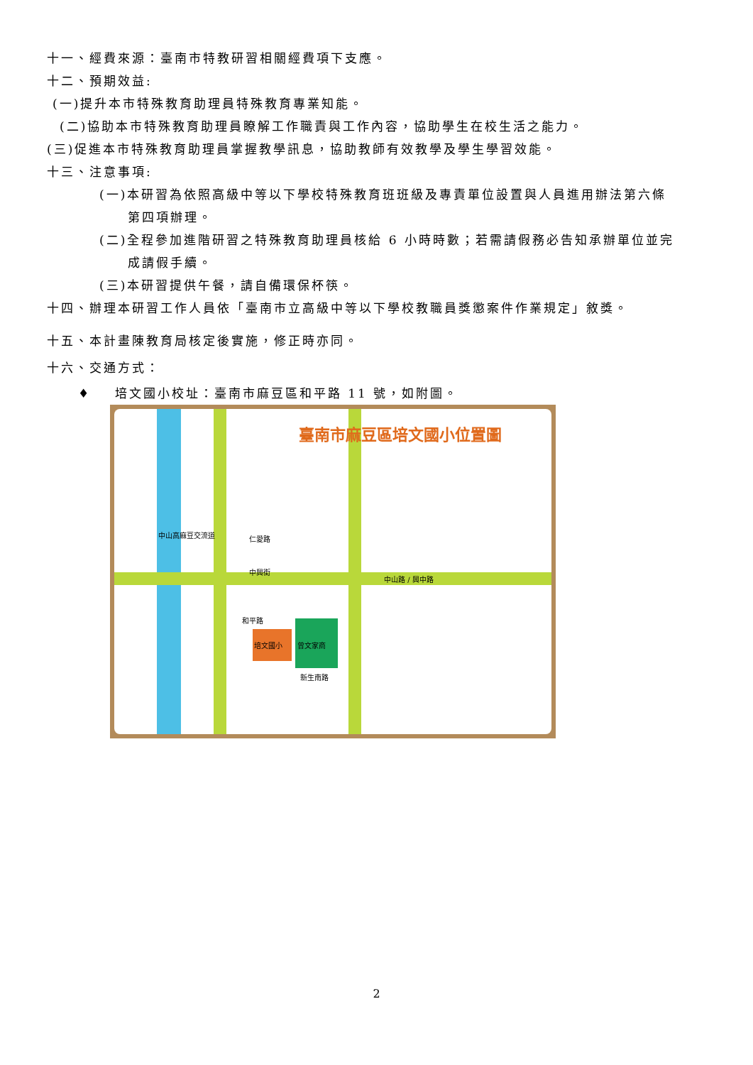十一、經費來源：臺南市特教研習相關經費項下支應。
十二、預期效益:
(一)提升本市特殊教育助理員特殊教育專業知能。
(二)協助本市特殊教育助理員瞭解工作職責與工作內容，協助學生在校生活之能力。
(三)促進本市特殊教育助理員掌握教學訊息，協助教師有效教學及學生學習效能。
十三、注意事項:
(一)本研習為依照高級中等以下學校特殊教育班班級及專責單位設置與人員進用辦法第六條
第四項辦理。
(二)全程參加進階研習之特殊教育助理員核給 6 小時時數；若需請假務必告知承辦單位並完
成請假手續。
(三)本研習提供午餐，請自備環保杯筷。
十四、辦理本研習工作人員依「臺南市立高級中等以下學校教職員獎懲案件作業規定」敘獎。
十五、本計畫陳教育局核定後實施，修正時亦同。
十六、交通方式：
♦ 培文國小校址：臺南市麻豆區和平路 11 號，如附圖。
臺南市麻豆區培文國小位置圖
中山高麻豆交流道
中山路 / 興中路
培文國小 曾文家商
和平路
新生南路
仁愛路
中興街
2